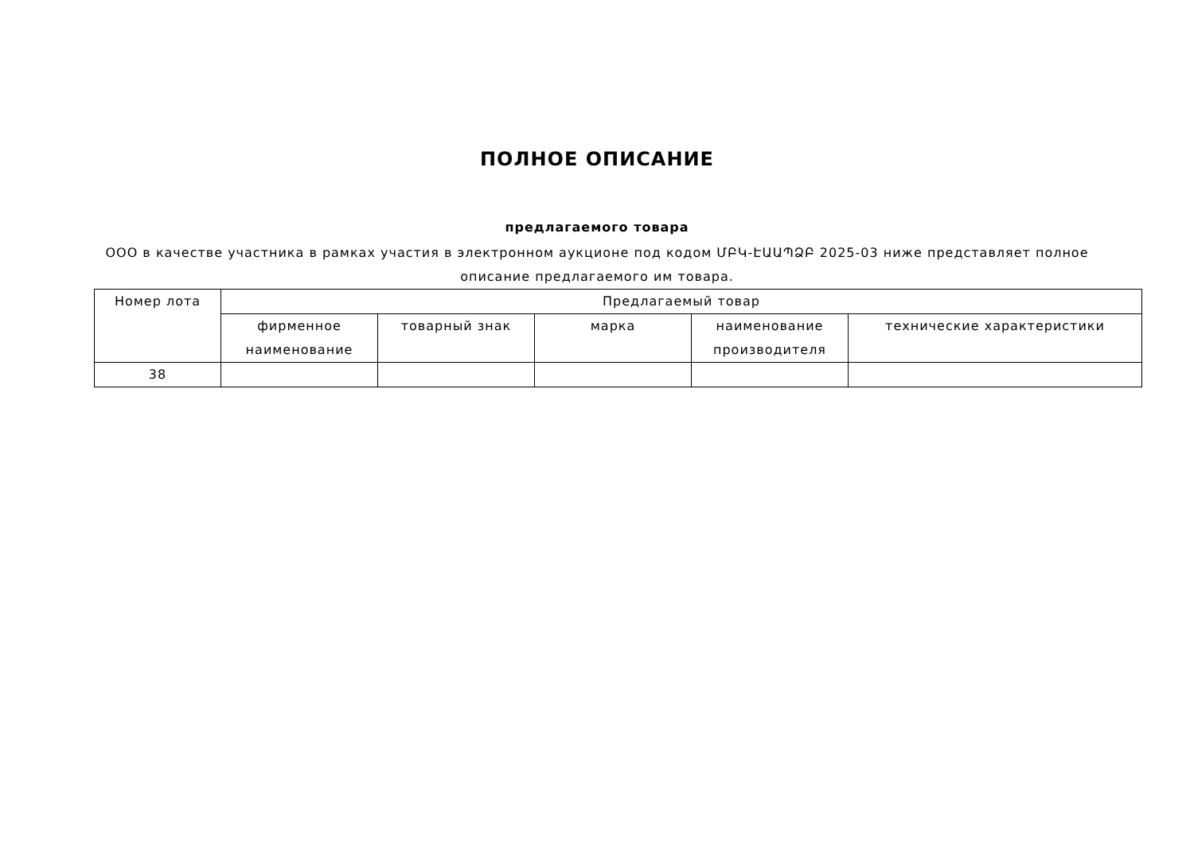ПОЛНОЕ ОПИСАНИЕ
предлагаемого товара
ООО в качестве участника в рамках участия в электронном аукционе под кодом ՄԲԿ-ԷԱԱՊՁԲ 2025-03 ниже представляет полное описание предлагаемого им товара.
| Номер лота | Предлагаемый товар | | | | |
| --- | --- | --- | --- | --- | --- |
| | фирменное наименование | товарный знак | марка | наименование производителя | технические характеристики |
| 38 | | | | | |